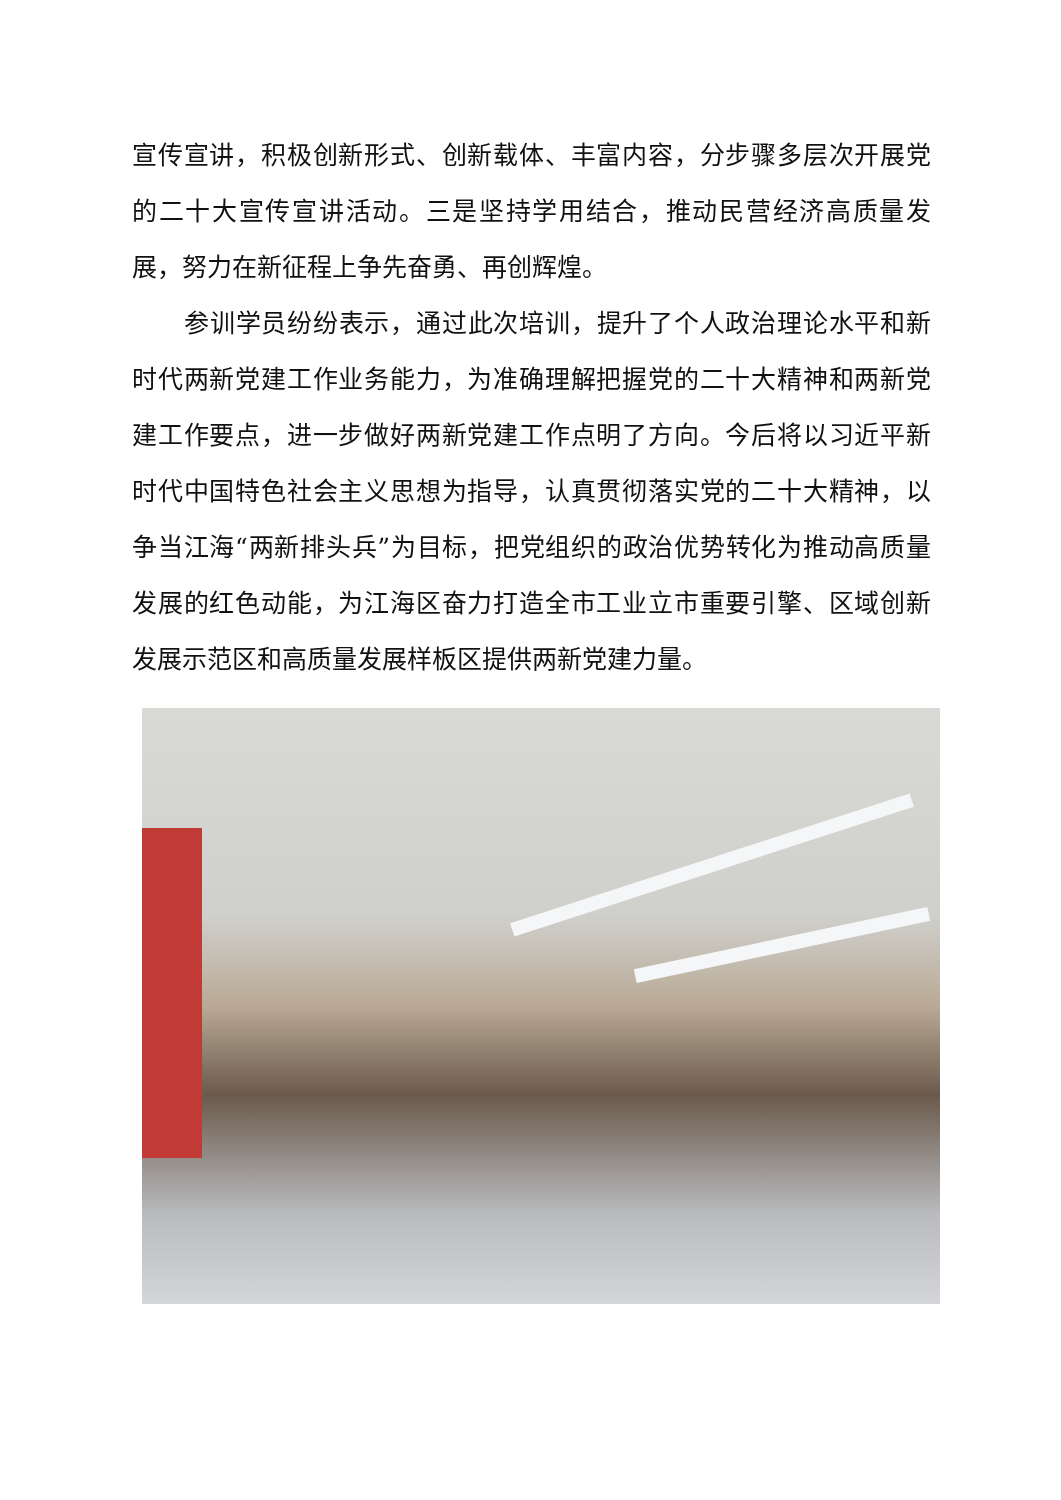宣传宣讲，积极创新形式、创新载体、丰富内容，分步骤多层次开展党的二十大宣传宣讲活动。三是坚持学用结合，推动民营经济高质量发展，努力在新征程上争先奋勇、再创辉煌。
参训学员纷纷表示，通过此次培训，提升了个人政治理论水平和新时代两新党建工作业务能力，为准确理解把握党的二十大精神和两新党建工作要点，进一步做好两新党建工作点明了方向。今后将以习近平新时代中国特色社会主义思想为指导，认真贯彻落实党的二十大精神，以争当江海“两新排头兵”为目标，把党组织的政治优势转化为推动高质量发展的红色动能，为江海区奋力打造全市工业立市重要引擎、区域创新发展示范区和高质量发展样板区提供两新党建力量。